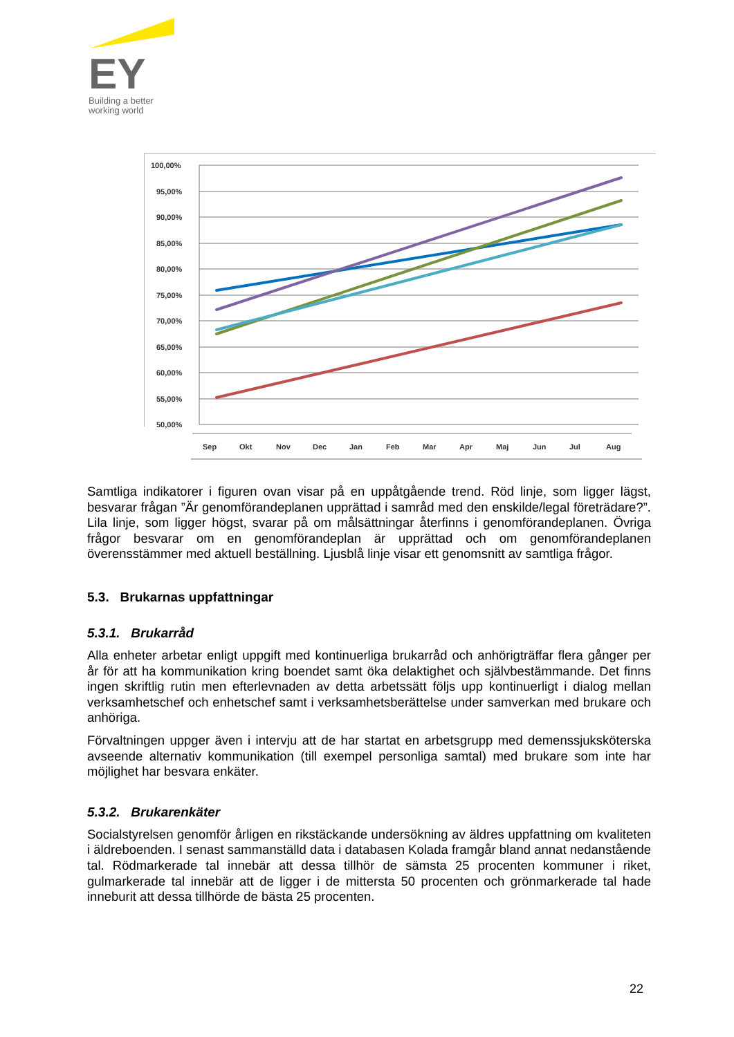EY
Building a better
working world
100,00%
95,00%
90,00%
85,00%
80,00%
75,00%
70,00%
65,00%
60,00%
55,00%
50,00%
Sep
Okt
Nov
Dec
Jan
Feb
Mar
Apr
Maj
Jun
Jul
Aug
Samtliga indikatorer i figuren ovan visar på en uppåtgående trend. Röd linje, som ligger lägst, besvarar frågan ”Är genomförandeplanen upprättad i samråd med den enskilde/legal företrädare?”. Lila linje, som ligger högst, svarar på om målsättningar återfinns i genomförandeplanen. Övriga frågor besvarar om en genomförandeplan är upprättad och om genomförandeplanen överensstämmer med aktuell beställning. Ljusblå linje visar ett genomsnitt av samtliga frågor.
5.3. Brukarnas uppfattningar
5.3.1. Brukarråd
Alla enheter arbetar enligt uppgift med kontinuerliga brukarråd och anhörigträffar flera gånger per år för att ha kommunikation kring boendet samt öka delaktighet och självbestämmande. Det finns ingen skriftlig rutin men efterlevnaden av detta arbetssätt följs upp kontinuerligt i dialog mellan verksamhetschef och enhetschef samt i verksamhetsberättelse under samverkan med brukare och anhöriga.
Förvaltningen uppger även i intervju att de har startat en arbetsgrupp med demenssjuksköterska avseende alternativ kommunikation (till exempel personliga samtal) med brukare som inte har möjlighet har besvara enkäter.
5.3.2. Brukarenkäter
Socialstyrelsen genomför årligen en rikstäckande undersökning av äldres uppfattning om kvaliteten i äldreboenden. I senast sammanställd data i databasen Kolada framgår bland annat nedanstående tal. Rödmarkerade tal innebär att dessa tillhör de sämsta 25 procenten kommuner i riket, gulmarkerade tal innebär att de ligger i de mittersta 50 procenten och grönmarkerade tal hade inneburit att dessa tillhörde de bästa 25 procenten.
22